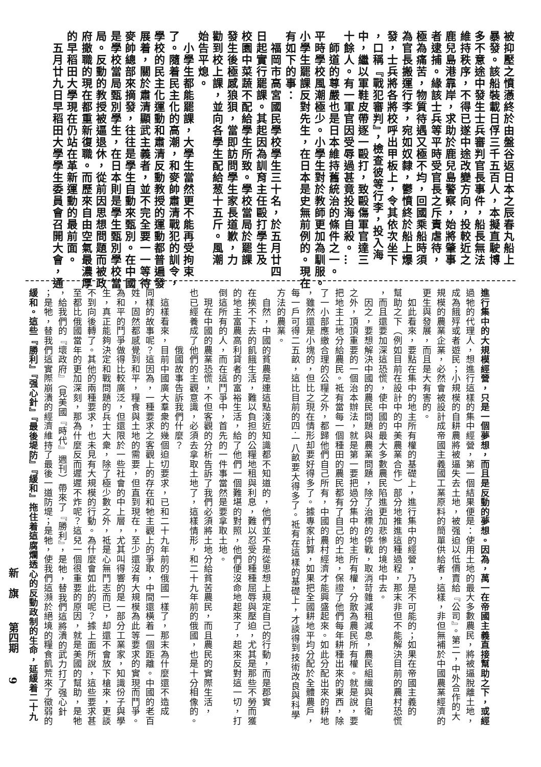被抑壓之憤懣終於由盤谷返日本之辰春丸船上
暴發。該船裝載日俘三千五百人，本擬直駛博
多不意途中發生士兵審判官長事件，船長無法
維持秩序，不得已遂中途改變方向，投較近之
鹿兒島港靠岸，求助於鹿兒島警察，始將肇事
者逮捕。緣該士兵等平時受官長之斥責虐待，
極為痛苦，物質待遇又極不均，回國乘船時須
為官長搬運行李，宛如奴隸，鬱憤終於船上爆
發，士兵將各將校呼出甲板上，令其依次坐下
，口稱『戰犯審判』，檢查彼等行李，投入海
中，繼以軍鞋皮帶逐一毆打，致毆傷軍官達三
十餘人。有一軍官因受辱過甚竟投海自殺。…
　師道的尊嚴也是日本維持舊統治的條件之一。
平時學校風潮極少。小學生對於教師更加為馴服。
小學生罷課反對先生，在日本是史無前例的。現在
有如下的事：
　福岡市高宮國民學校學生三十名，於五月廿四
日起實行罷課。其起因為訓育主任毆打學生及
校園中菜蔬不配給學生所致。學校當局於罷課
發生後極感狼狽，當即訪問學生家長道歉，力
勸到校上課，並向各學生配給葱十五斤。風潮
始告平熄。
　小學生都能罷課，大學生當然更不能再受拘束
了。隨着民主化的高潮，和麥帥肅清戰犯的訓令，
學校的民主化運動和肅清反動教授的運動都普遍發
展着，關於肅清顯武主義者，並不完全要一一等待
麥帥總部來摘發，往往是學生自動來甄別。在中國
是學校當局甄別學生，在日本則是學生甄別學校當
局。反動的教授被逼退休，從前因思想問題而被政
府撤職的現在都重新復職。而歷來自由空氣最濃厚
的早稻田大學現在仍站在革新運動的最前面。
　五月廿九日早稻田大學學生委員會召開大會，通
進行集中的大規模經營，只是一個夢想，而且是反動的夢想。因為，萬一在帝國主義直接幫助之下，或經
過牠的代理人，想進行這樣的集中經營，第一個結果便是：使用土地的最大多數農民，將被逼脫離土地，
成為餓殍或者遊民；小規模的自耕農將被逼失去土地，被强迫以低價賣給『公司』。第二，中外合作的大
規模的農業企業，必然會被設計成帝國主義國工業原料的簡單供給者，這樣，非但無補於中國農業經濟的
更生與發展，而且是大有害的。
　如此看來，要點在集中的地主所有權的基礎上，進行集中的經營，乃是不可能的；如果在帝國主義的
幫助之下（例如目前在設計中的中美農業合作）部分地推進這種過程，那末非但不能解決目前的農村恐慌
，而且還要加深這恐慌，使中國的最大多數農民陷進更加悲慘的境地中去。
　因之，要想解決中國的農民問題與農業問題，除了治標的停戰，取消苛雜減租減息，農民組織與自衛
之外，頂頂重要的一個治本辦法，就是第一要把過分集中的地主所有權，分散為農民所有權。就是說，要
把地主土地分給農民。祗有當每一個種田的農民都有了自己的土地，保證了他們每年耕種出來的東西，除
了一小部應繳合理的公糧之外，都歸他們自己所有，中國的農村經濟才能興盛起來。如此分配出來的耕地
，雖然還是小塊的，但比之現在情形却要好得多了。據專家計算，如果把全國耕地平均分配於全體農戶，
每一戶可得二五畝，這比目前的四·一八畝要大得多了。祗有在這樣的基礎上，才談得到技術改良與科學
方法的農業。
　自然，中國的貧農是連這點淺近知識都不知道的，他們並不是從思想上規定自己的行動，而是郡實
在挨不下去的飢餓生活，難以負担的公糧地租與利息，難以忍受的種種屈辱與壓迫，尤其是那些不勞而獲
的地主富農高利貸者的富裕生活，給了他們一個難堪的對照，他們便沒命地起來了，起來反對這一切，打
倒這所有的人，而在這鬥爭中，首先的一件事當然是要拿取土地。
　現在中國的農業恐慌，不但客觀的分析告訴了我們必須將土地分給貧苦農民，而且農民的實際生活，
也已經養成了他們的主觀意識，必須去拿取土地了，這樣情形，和二十九年前的俄國，也是十分相像的。
　　　　　　俄國故事告訴我們什麼？
　這樣看來，目前中國廣大羣衆的幾個迫切要求，已和二十九年前的俄國一樣了，那末為什麼還不造成
同樣的故事呢？這因為，一種要求之客觀上的存在和牠主觀上的爭取，中間還橫着一個距離。中國的老百
姓，固然都感覺到和平，糧食與土地的需要，但直到現在，至少還沒有大規模為此等要求的實現而鬥爭。
為和平的鬥爭做得比較廣泛，但還限於一些社會的中上層，尤其叫得響的是一部分工業家，知識份子與學
生，真正能夠決定和戰問題的兵士大衆，除了極少數之外，祗是心無鬥志而已，却還不會放下槍來，更談
不到向後轉了。其他的兩種要求，也未見有大規模的行動。為什麼會如此的呢？據上面所說，這些要求甚
至都比俄國當年的更加深刻，那為什麼反而遲遲不炸呢？這兒一個很重要的原因，就是美國的幫助，是牠
，給我們的『壞政府』（見美國『時代』週刊）帶來了『勝利』，是牠，替我們這將潰的武力打了强心針
；是牠，替我們這實際崩潰的經濟維持了最後一道防堤；是牠，使我們這瀕於絕境的糧食飢荒來了徵弱的
緩和。這些『勝利』『强心針』『最後堤防』『緩和』拖住着這腐爛透心的反動政制的生命，延緩着二十九
新　旗 第四期 9